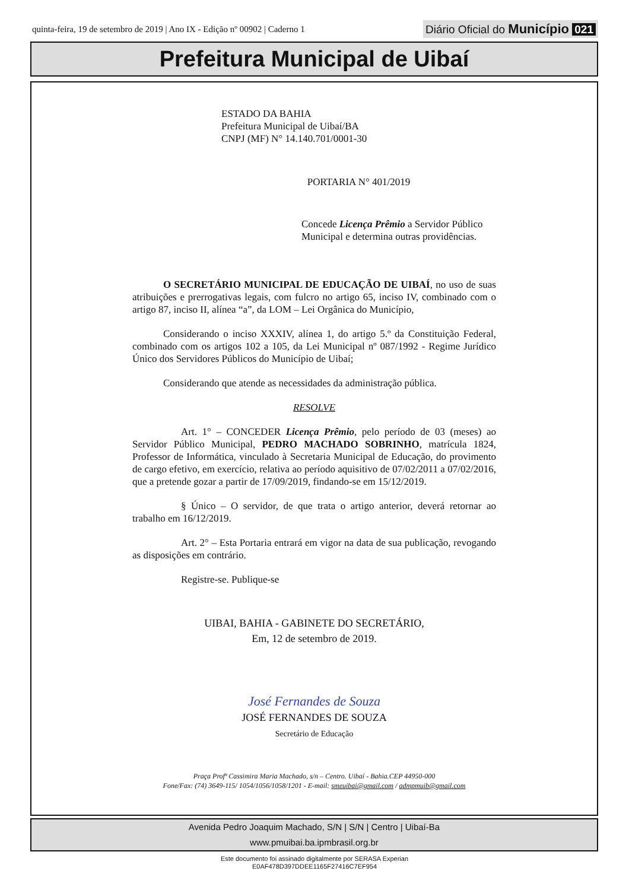quinta-feira, 19 de setembro de 2019 | Ano IX - Edição nº 00902 | Caderno 1
Diário Oficial do Município 021
Prefeitura Municipal de Uibaí
ESTADO DA BAHIA
Prefeitura Municipal de Uibaí/BA
CNPJ (MF) N° 14.140.701/0001-30
PORTARIA N° 401/2019
Concede Licença Prêmio a Servidor Público Municipal e determina outras providências.
O SECRETÁRIO MUNICIPAL DE EDUCAÇÃO DE UIBAÍ, no uso de suas atribuições e prerrogativas legais, com fulcro no artigo 65, inciso IV, combinado com o artigo 87, inciso II, alínea “a”, da LOM – Lei Orgânica do Município,
Considerando o inciso XXXIV, alínea 1, do artigo 5.º da Constituição Federal, combinado com os artigos 102 a 105, da Lei Municipal nº 087/1992 - Regime Jurídico Único dos Servidores Públicos do Município de Uibaí;
Considerando que atende as necessidades da administração pública.
RESOLVE
Art. 1° – CONCEDER Licença Prêmio, pelo período de 03 (meses) ao Servidor Público Municipal, PEDRO MACHADO SOBRINHO, matrícula 1824, Professor de Informática, vinculado à Secretaria Municipal de Educação, do provimento de cargo efetivo, em exercício, relativa ao período aquisitivo de 07/02/2011 a 07/02/2016, que a pretende gozar a partir de 17/09/2019, findando-se em 15/12/2019.
§ Único – O servidor, de que trata o artigo anterior, deverá retornar ao trabalho em 16/12/2019.
Art. 2° – Esta Portaria entrará em vigor na data de sua publicação, revogando as disposições em contrário.
Registre-se. Publique-se
UIBAI, BAHIA - GABINETE DO SECRETÁRIO,
Em, 12 de setembro de 2019.
José Fernandes de Souza
JOSÉ FERNANDES DE SOUZA
Secretário de Educação
Praça Profª Cassimira Maria Machado, s/n – Centro. Uibaí - Bahia.CEP 44950-000
Fone/Fax: (74) 3649-115/ 1054/1056/1058/1201 - E-mail: smeuibai@gmail.com / admpmuib@gmail.com
Avenida Pedro Joaquim Machado, S/N | S/N | Centro | Uibaí-Ba
www.pmuibai.ba.ipmbrasil.org.br
Este documento foi assinado digitalmente por SERASA Experian
E0AF478D397DDEE1165F27416C7EF954